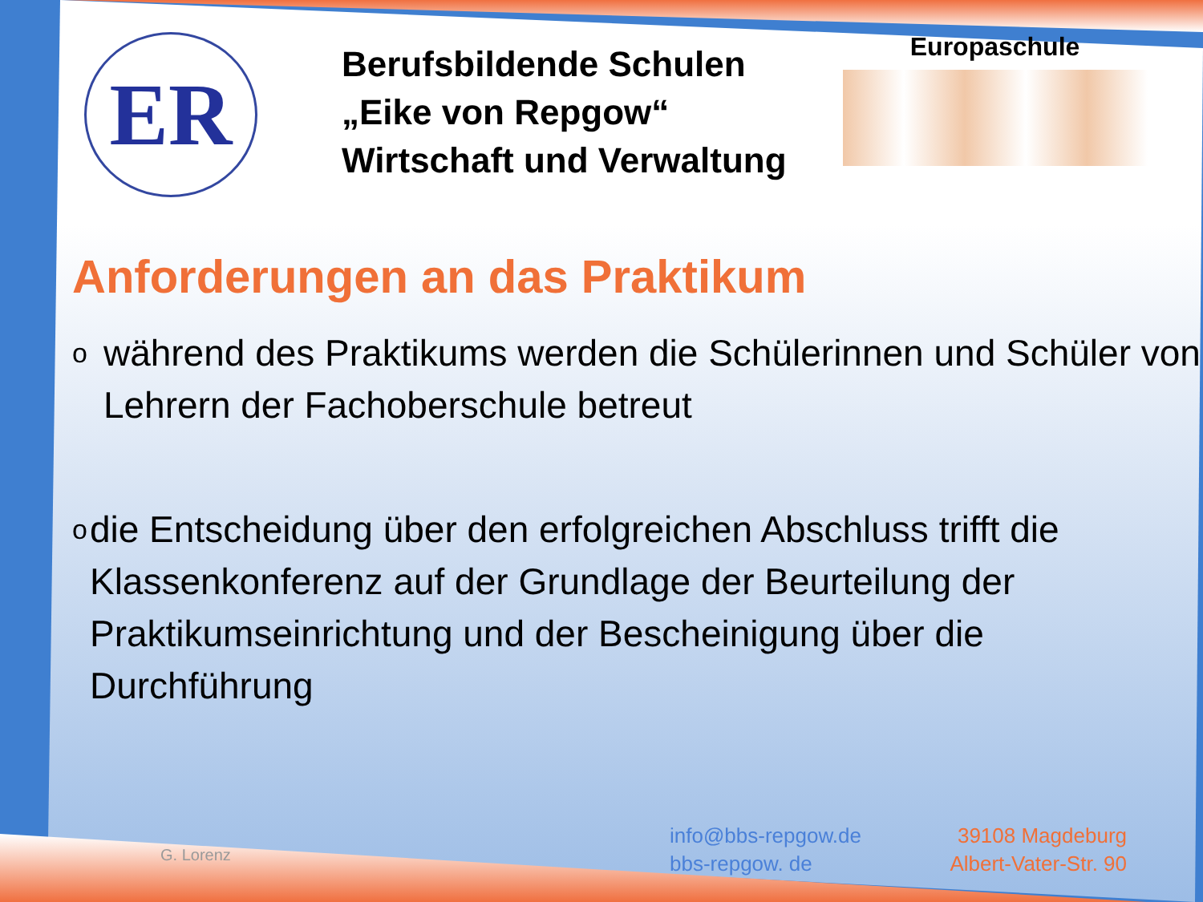ER
Berufsbildende Schulen
„Eike von Repgow“
Wirtschaft und Verwaltung
Europaschule
Anforderungen an das Praktikum
owährend des Praktikums werden die Schülerinnen und Schüler von Lehrern der Fachoberschule betreut
odie Entscheidung über den erfolgreichen Abschluss trifft die Klassenkonferenz auf der Grundlage der Beurteilung der Praktikumseinrichtung und der Bescheinigung über die Durchführung
G. Lorenz
info@bbs-repgow.de
bbs-repgow. de 39108 Magdeburg
Albert-Vater-Str. 90